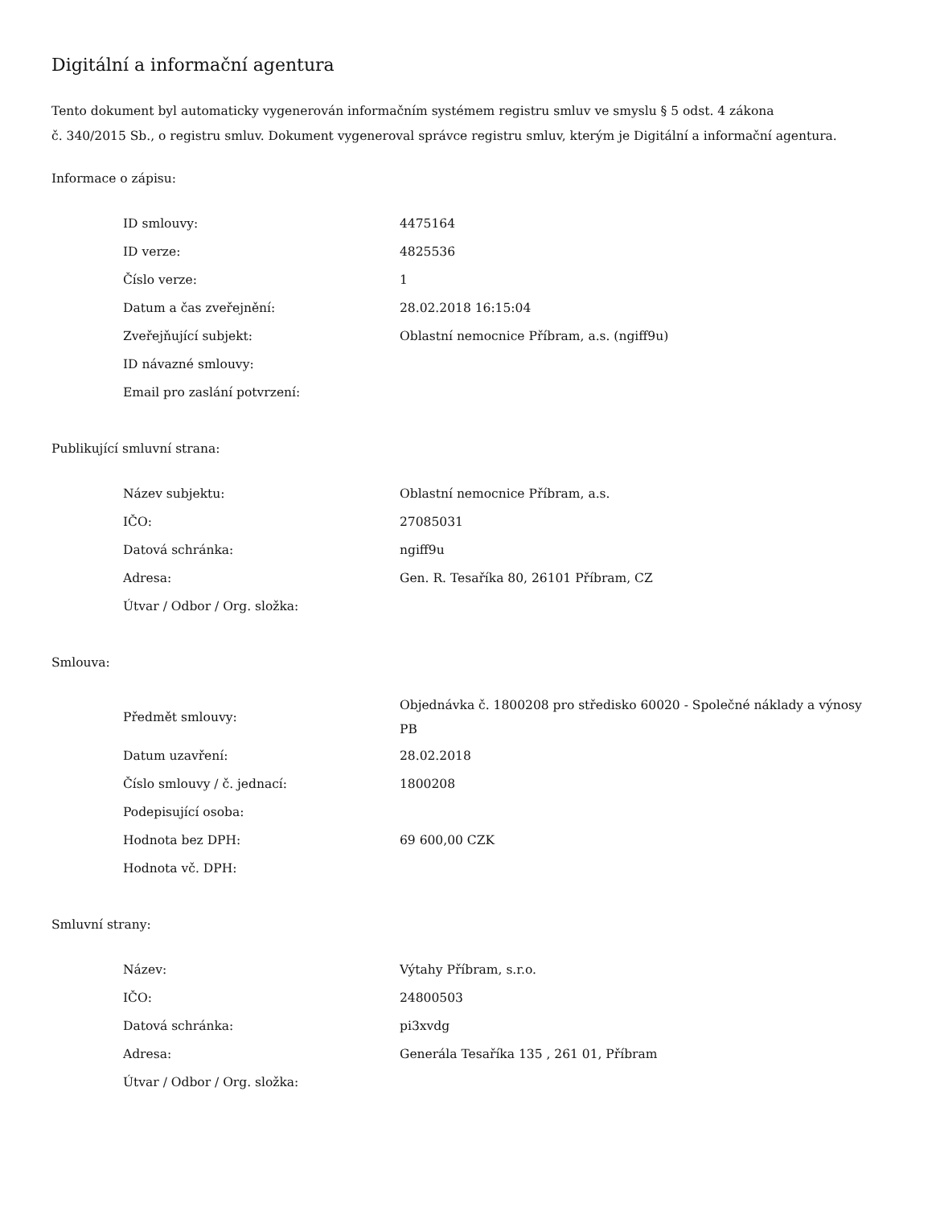Digitální a informační agentura
Tento dokument byl automaticky vygenerován informačním systémem registru smluv ve smyslu § 5 odst. 4 zákona
č. 340/2015 Sb., o registru smluv. Dokument vygeneroval správce registru smluv, kterým je Digitální a informační agentura.
Informace o zápisu:
| ID smlouvy: | 4475164 |
| ID verze: | 4825536 |
| Číslo verze: | 1 |
| Datum a čas zveřejnění: | 28.02.2018 16:15:04 |
| Zveřejňující subjekt: | Oblastní nemocnice Příbram, a.s. (ngiff9u) |
| ID návazné smlouvy: | |
| Email pro zaslání potvrzení: | |
Publikující smluvní strana:
| Název subjektu: | Oblastní nemocnice Příbram, a.s. |
| IČO: | 27085031 |
| Datová schránka: | ngiff9u |
| Adresa: | Gen. R. Tesaříka 80, 26101 Příbram, CZ |
| Útvar / Odbor / Org. složka: | |
Smlouva:
| Předmět smlouvy: | Objednávka č. 1800208 pro středisko 60020 - Společné náklady a výnosy PB |
| Datum uzavření: | 28.02.2018 |
| Číslo smlouvy / č. jednací: | 1800208 |
| Podepisující osoba: | |
| Hodnota bez DPH: | 69 600,00 CZK |
| Hodnota vč. DPH: | |
Smluvní strany:
| Název: | Výtahy Příbram, s.r.o. |
| IČO: | 24800503 |
| Datová schránka: | pi3xvdg |
| Adresa: | Generála Tesaříka 135 , 261 01, Příbram |
| Útvar / Odbor / Org. složka: | |